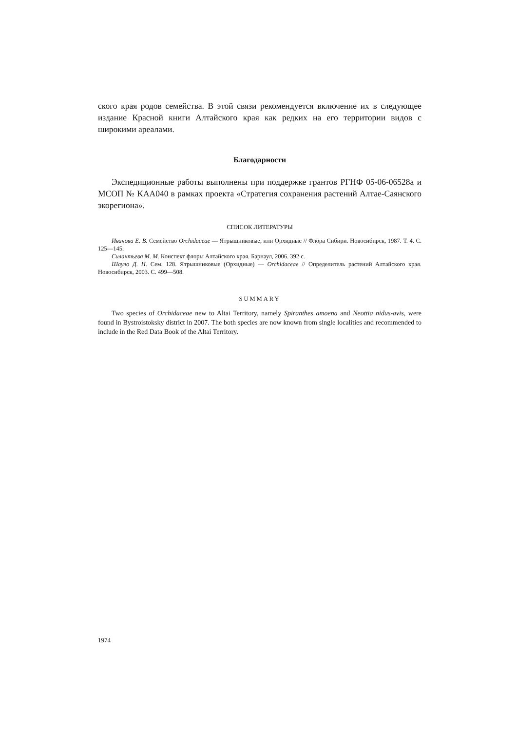ского края родов семейства. В этой связи рекомендуется включение их в следующее издание Красной книги Алтайского края как редких на его территории видов с широкими ареалами.
Благодарности
Экспедиционные работы выполнены при поддержке грантов РГНФ 05-06-06528а и МСОП № KAA040 в рамках проекта «Стратегия сохранения растений Алтае-Саянского экорегиона».
СПИСОК ЛИТЕРАТУРЫ
Иванова Е. В. Семейство Orchidaceae — Ятрышниковые, или Орхидные // Флора Сибири. Новосибирск, 1987. Т. 4. С. 125—145.
Силантьева М. М. Конспект флоры Алтайского края. Барнаул, 2006. 392 с.
Шауло Д. Н. Сем. 128. Ятрышниковые (Орхидные) — Orchidaceae // Определитель растений Алтайского края. Новосибирск, 2003. С. 499—508.
SUMMARY
Two species of Orchidaceae new to Altai Territory, namely Spiranthes amoena and Neottia nidus-avis, were found in Bystroistoksky district in 2007. The both species are now known from single localities and recommended to include in the Red Data Book of the Altai Territory.
1974